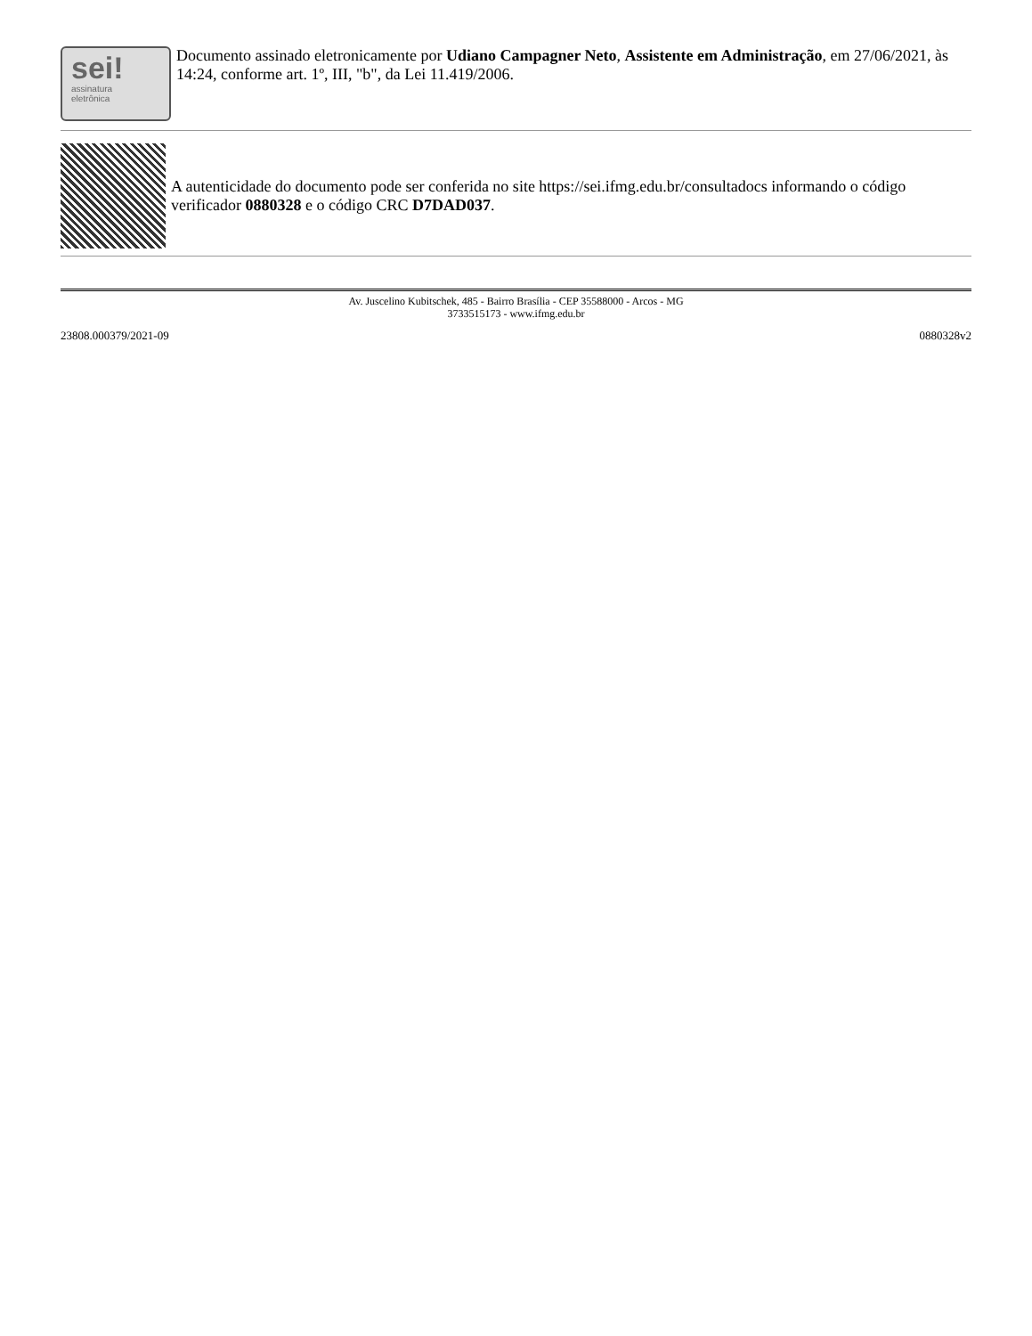sei!
assinatura
eletrônica
Documento assinado eletronicamente por Udiano Campagner Neto, Assistente em Administração, em 27/06/2021, às 14:24, conforme art. 1º, III, "b", da Lei 11.419/2006.
A autenticidade do documento pode ser conferida no site https://sei.ifmg.edu.br/consultadocs informando o código verificador 0880328 e o código CRC D7DAD037.
Av. Juscelino Kubitschek, 485 - Bairro Brasília - CEP 35588000 - Arcos - MG
3733515173 - www.ifmg.edu.br
23808.000379/2021-09 0880328v2